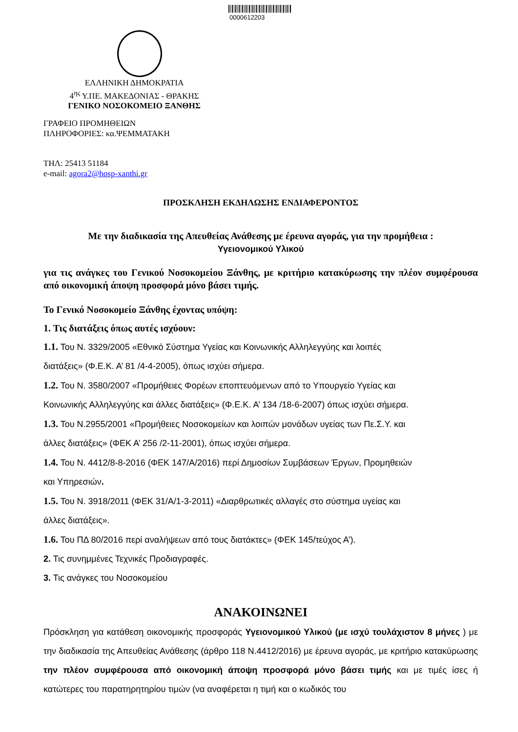0000612203
ΕΛΛΗΝΙΚΗ ΔΗΜΟΚΡΑΤΙΑ
4<sup>ης</sup> Υ.ΠΕ. ΜΑΚΕΔΟΝΙΑΣ - ΘΡΑΚΗΣ
ΓΕΝΙΚΟ ΝΟΣΟΚΟΜΕΙΟ ΞΑΝΘΗΣ
ΓΡΑΦΕΙΟ ΠΡΟΜΗΘΕΙΩΝ
ΠΛΗΡΟΦΟΡΙΕΣ: κα.ΨΕΜΜΑΤΑΚΗ
ΤΗΛ: 25413 51184
e-mail: agora2@hosp-xanthi.gr
ΠΡΟΣΚΛΗΣΗ ΕΚΔΗΛΩΣΗΣ ΕΝΔΙΑΦΕΡΟΝΤΟΣ
Με την διαδικασία της Απευθείας Ανάθεσης με έρευνα αγοράς, για την προμήθεια :
Υγειονομικού Υλικού
για τις ανάγκες του Γενικού Νοσοκομείου Ξάνθης, με κριτήριο κατακύρωσης την πλέον συμφέρουσα από οικονομική άποψη προσφορά μόνο βάσει τιμής.
Το Γενικό Νοσοκομείο Ξάνθης έχοντας υπόψη:
1. Τις διατάξεις όπως αυτές ισχύουν:
1.1. Του Ν. 3329/2005 «Εθνικό Σύστημα Υγείας και Κοινωνικής Αλληλεγγύης και λοιπές
διατάξεις» (Φ.Ε.Κ. Α’ 81 /4-4-2005), όπως ισχύει σήμερα.
1.2. Του Ν. 3580/2007 «Προμήθειες Φορέων εποπτευόμενων από το Υπουργείο Υγείας και
Κοινωνικής Αλληλεγγύης και άλλες διατάξεις» (Φ.Ε.Κ. Α’ 134 /18-6-2007) όπως ισχύει σήμερα.
1.3. Του Ν.2955/2001 «Προμήθειες Νοσοκομείων και λοιπών μονάδων υγείας των Πε.Σ.Υ. και
άλλες διατάξεις» (ΦΕΚ Α’ 256 /2-11-2001), όπως ισχύει σήμερα.
1.4. Του Ν. 4412/8-8-2016 (ΦΕΚ 147/Α/2016) περί Δημοσίων Συμβάσεων Έργων, Προμηθειών
και Υπηρεσιών.
1.5. Του Ν. 3918/2011 (ΦΕΚ 31/Α/1-3-2011) «Διαρθρωτικές αλλαγές στο σύστημα υγείας και
άλλες διατάξεις».
1.6. Του ΠΔ 80/2016 περί αναλήψεων από τους διατάκτες» (ΦΕΚ 145/τεύχος Α’).
2. Τις συνημμένες Τεχνικές Προδιαγραφές.
3. Τις ανάγκες του Νοσοκομείου
ΑΝΑΚΟΙΝΩΝΕΙ
Πρόσκληση για κατάθεση οικονομικής προσφοράς Υγειονομικού Υλικού (με ισχύ τουλάχιστον 8 μήνες ) με την διαδικασία της Απευθείας Ανάθεσης (άρθρο 118 Ν.4412/2016) με έρευνα αγοράς, με κριτήριο κατακύρωσης την πλέον συμφέρουσα από οικονομική άποψη προσφορά μόνο βάσει τιμής και με τιμές ίσες ή κατώτερες του παρατηρητηρίου τιμών (να αναφέρεται η τιμή και ο κωδικός του